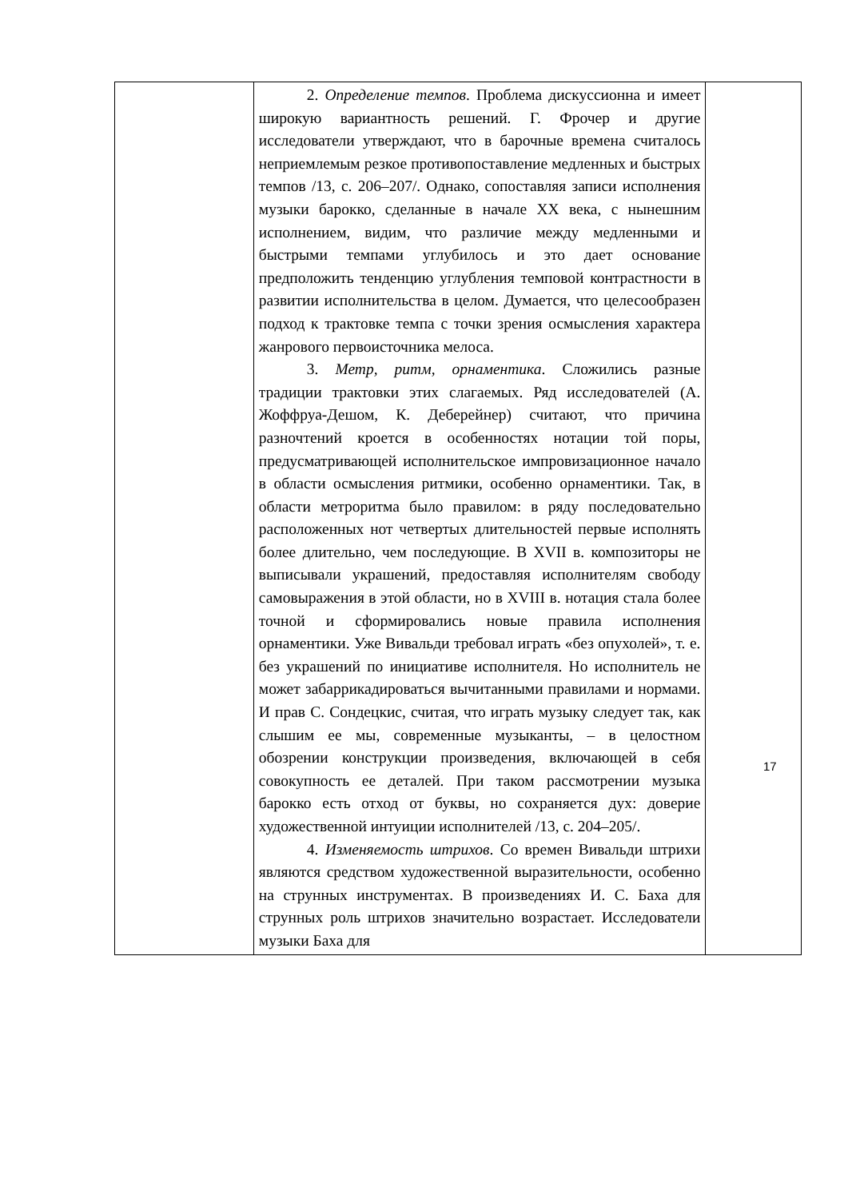| | 2. Определение темпов . Проблема дискуссионна и имеет широкую вариантность решений. Г. Фрочер и другие исследователи утверждают, что в барочные времена считалось неприемлемым резкое противопоставление медленных и быстрых темпов /13, с. 206–207/. Однако, сопоставляя записи исполнения музыки барокко, сделанные в начале XX века, с нынешним исполнением, видим, что различие между медленными и быстрыми темпами углубилось и это дает основание предположить тенденцию углубления темповой контрастности в развитии исполнительства в целом. Думается, что целесообразен подход к трактовке темпа с точки зрения осмысления характера жанрового первоисточника мелоса. 3. Метр, ритм, орнаментика . Сложились разные традиции трактовки этих слагаемых. Ряд исследователей (А. Жоффруа-Дешом, К. Деберейнер) считают, что причина разночтений кроется в особенностях нотации той поры, предусматривающей исполнительское импровизационное начало в области осмысления ритмики, особенно орнаментики. Так, в области метроритма было правилом: в ряду последовательно расположенных нот четвертых длительностей первые исполнять более длительно, чем последующие. В XVII в. композиторы не выписывали украшений, предоставляя исполнителям свободу самовыражения в этой области, но в XVIII в. нотация стала более точной и сформировались новые правила исполнения орнаментики. Уже Вивальди требовал играть «без опухолей», т. е. без украшений по инициативе исполнителя. Но исполнитель не может забаррикадироваться вычитанными правилами и нормами. И прав С. Сондецкис, считая, что играть музыку следует так, как слышим ее мы, современные музыканты, – в целостном обозрении конструкции произведения, включающей в себя совокупность ее деталей. При таком рассмотрении музыка барокко есть отход от буквы, но сохраняется дух: доверие художественной интуиции исполнителей /13, с. 204–205/. 4. Изменяемость штрихов . Со времен Вивальди штрихи являются средством художественной выразительности, особенно на струнных инструментах. В произведениях И. С. Баха для струнных роль штрихов значительно возрастает. Исследователи музыки Баха для | |
17